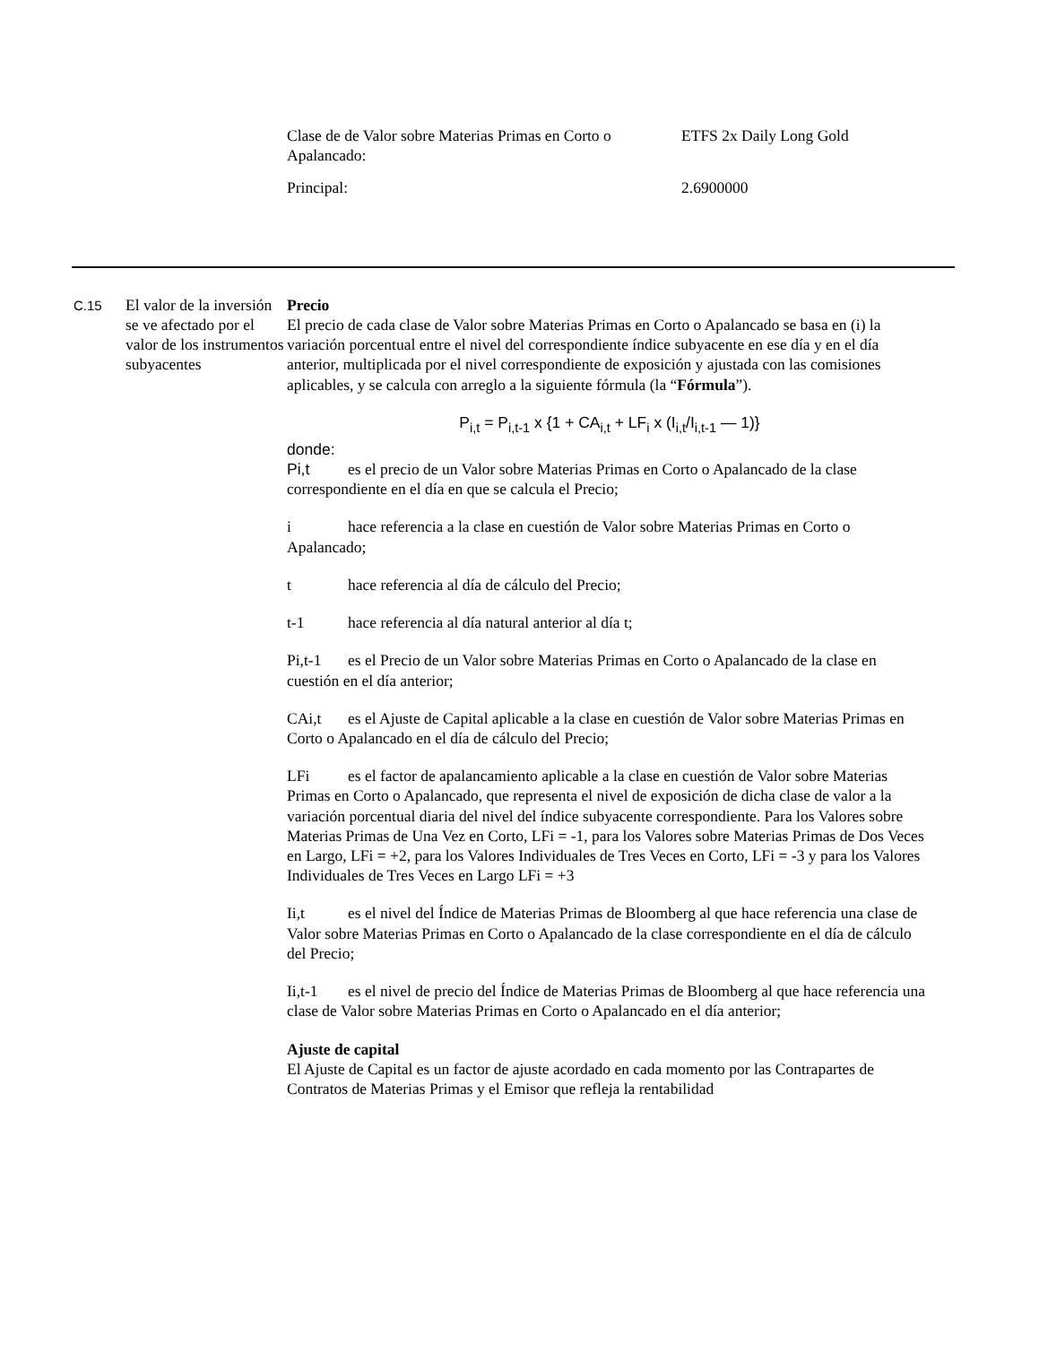| Clase de de Valor sobre Materias Primas en Corto o Apalancado: | ETFS 2x Daily Long Gold |
| Principal: | 2.6900000 |
C.15
El valor de la inversión se ve afectado por el valor de los instrumentos subyacentes
Precio
El precio de cada clase de Valor sobre Materias Primas en Corto o Apalancado se basa en (i) la variación porcentual entre el nivel del correspondiente índice subyacente en ese día y en el día anterior, multiplicada por el nivel correspondiente de exposición y ajustada con las comisiones aplicables, y se calcula con arreglo a la siguiente fórmula (la “Fórmula”).
P<sub>i,t</sub> = P<sub>i,t-1</sub> x {1 + CA<sub>i,t</sub> + LF<sub>i</sub> x (I<sub>i,t</sub>/I<sub>i,t-1</sub> — 1)}
donde:
Pi,t es el precio de un Valor sobre Materias Primas en Corto o Apalancado de la clase correspondiente en el día en que se calcula el Precio;
i hace referencia a la clase en cuestión de Valor sobre Materias Primas en Corto o Apalancado;
t hace referencia al día de cálculo del Precio;
t-1 hace referencia al día natural anterior al día t;
Pi,t-1 es el Precio de un Valor sobre Materias Primas en Corto o Apalancado de la clase en cuestión en el día anterior;
CAi,t es el Ajuste de Capital aplicable a la clase en cuestión de Valor sobre Materias Primas en Corto o Apalancado en el día de cálculo del Precio;
LFi es el factor de apalancamiento aplicable a la clase en cuestión de Valor sobre Materias Primas en Corto o Apalancado, que representa el nivel de exposición de dicha clase de valor a la variación porcentual diaria del nivel del índice subyacente correspondiente. Para los Valores sobre Materias Primas de Una Vez en Corto, LFi = -1, para los Valores sobre Materias Primas de Dos Veces en Largo, LFi = +2, para los Valores Individuales de Tres Veces en Corto, LFi = -3 y para los Valores Individuales de Tres Veces en Largo LFi = +3
Ii,t es el nivel del Índice de Materias Primas de Bloomberg al que hace referencia una clase de Valor sobre Materias Primas en Corto o Apalancado de la clase correspondiente en el día de cálculo del Precio;
Ii,t-1 es el nivel de precio del Índice de Materias Primas de Bloomberg al que hace referencia una clase de Valor sobre Materias Primas en Corto o Apalancado en el día anterior;
Ajuste de capital
El Ajuste de Capital es un factor de ajuste acordado en cada momento por las Contrapartes de Contratos de Materias Primas y el Emisor que refleja la rentabilidad